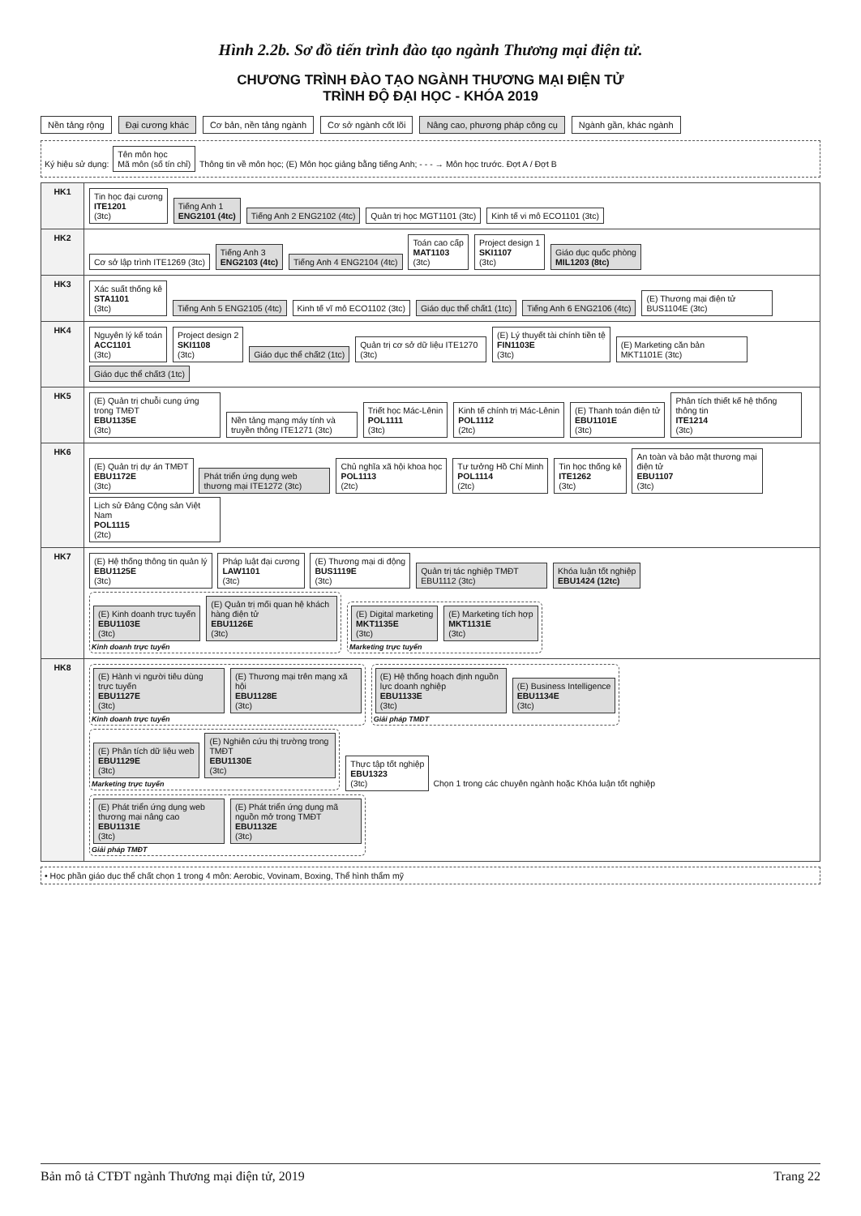Hình 2.2b. Sơ đồ tiến trình đào tạo ngành Thương mại điện tử.
CHƯƠNG TRÌNH ĐÀO TẠO NGÀNH THƯƠNG MẠI ĐIỆN TỬ
TRÌNH ĐỘ ĐẠI HỌC - KHÓA 2019
Nền tảng rộng Đại cương khác Cơ bản, nền tảng ngành Cơ sở ngành cốt lõi Nâng cao, phương pháp công cụ Ngành gần, khác ngành
Ký hiệu sử dụng: Tên môn học
Mã môn (số tín chỉ) Thông tin về môn học; (E) Môn học giảng bằng tiếng Anh; - - - → Môn học trước. Đợt A / Đợt B
| HK1 | Tin học đại cương ITE1201 (3tc) Tiếng Anh 1 ENG2101 (4tc) Tiếng Anh 2 ENG2102 (4tc) Quản trị học MGT1101 (3tc) Kinh tế vi mô ECO1101 (3tc) |
| HK2 | Cơ sở lập trình ITE1269 (3tc) Tiếng Anh 3 ENG2103 (4tc) Tiếng Anh 4 ENG2104 (4tc) Toán cao cấp MAT1103 (3tc) Project design 1 SKI1107 (3tc) Giáo dục quốc phòng MIL1203 (8tc) |
| HK3 | Xác suất thống kê STA1101 (3tc) Tiếng Anh 5 ENG2105 (4tc) Kinh tế vĩ mô ECO1102 (3tc) Giáo dục thể chất1 (1tc) Tiếng Anh 6 ENG2106 (4tc) (E) Thương mại điện tử BUS1104E (3tc) |
| HK4 | Nguyên lý kế toán ACC1101 (3tc) Project design 2 SKI1108 (3tc) Giáo dục thể chất2 (1tc) Quản trị cơ sở dữ liệu ITE1270 (3tc) (E) Lý thuyết tài chính tiền tệ FIN1103E (3tc) (E) Marketing căn bản MKT1101E (3tc) Giáo dục thể chất3 (1tc) |
| HK5 | (E) Quản trị chuỗi cung ứng trong TMĐT EBU1135E (3tc) Nền tảng mạng máy tính và truyền thông ITE1271 (3tc) Triết học Mác-Lênin POL1111 (3tc) Kinh tế chính trị Mác-Lênin POL1112 (2tc) (E) Thanh toán điện tử EBU1101E (3tc) Phân tích thiết kế hệ thống thông tin ITE1214 (3tc) |
| HK6 | (E) Quản trị dự án TMĐT EBU1172E (3tc) Phát triển ứng dụng web thương mại ITE1272 (3tc) Chủ nghĩa xã hội khoa học POL1113 (2tc) Tư tưởng Hồ Chí Minh POL1114 (2tc) Tin học thống kê ITE1262 (3tc) An toàn và bảo mật thương mại điện tử EBU1107 (3tc) Lịch sử Đảng Cộng sản Việt Nam POL1115 (2tc) |
| HK7 | (E) Hệ thống thông tin quản lý EBU1125E (3tc) Pháp luật đại cương LAW1101 (3tc) (E) Thương mại di động BUS1119E (3tc) Quản trị tác nghiệp TMĐT EBU1112 (3tc) Khóa luận tốt nghiệp EBU1424 (12tc) (E) Kinh doanh trực tuyến EBU1103E (3tc) (E) Quản trị mối quan hệ khách hàng điện tử EBU1126E (3tc) Kinh doanh trực tuyến (E) Digital marketing MKT1135E (3tc) (E) Marketing tích hợp MKT1131E (3tc) Marketing trực tuyến |
| HK8 | (E) Hành vi người tiêu dùng trực tuyến EBU1127E (3tc) (E) Thương mại trên mạng xã hội EBU1128E (3tc) Kinh doanh trực tuyến (E) Hệ thống hoạch định nguồn lực doanh nghiệp EBU1133E (3tc) (E) Business Intelligence EBU1134E (3tc) Giải pháp TMĐT (E) Phân tích dữ liệu web EBU1129E (3tc) (E) Nghiên cứu thị trường trong TMĐT EBU1130E (3tc) Marketing trực tuyến Thực tập tốt nghiệp EBU1323 (3tc) Chọn 1 trong các chuyên ngành hoặc Khóa luận tốt nghiệp (E) Phát triển ứng dụng web thương mại nâng cao EBU1131E (3tc) (E) Phát triển ứng dụng mã nguồn mở trong TMĐT EBU1132E (3tc) Giải pháp TMĐT |
• Học phần giáo dục thể chất chọn 1 trong 4 môn: Aerobic, Vovinam, Boxing, Thể hình thẩm mỹ
Bản mô tả CTĐT ngành Thương mại điện tử, 2019 Trang 22